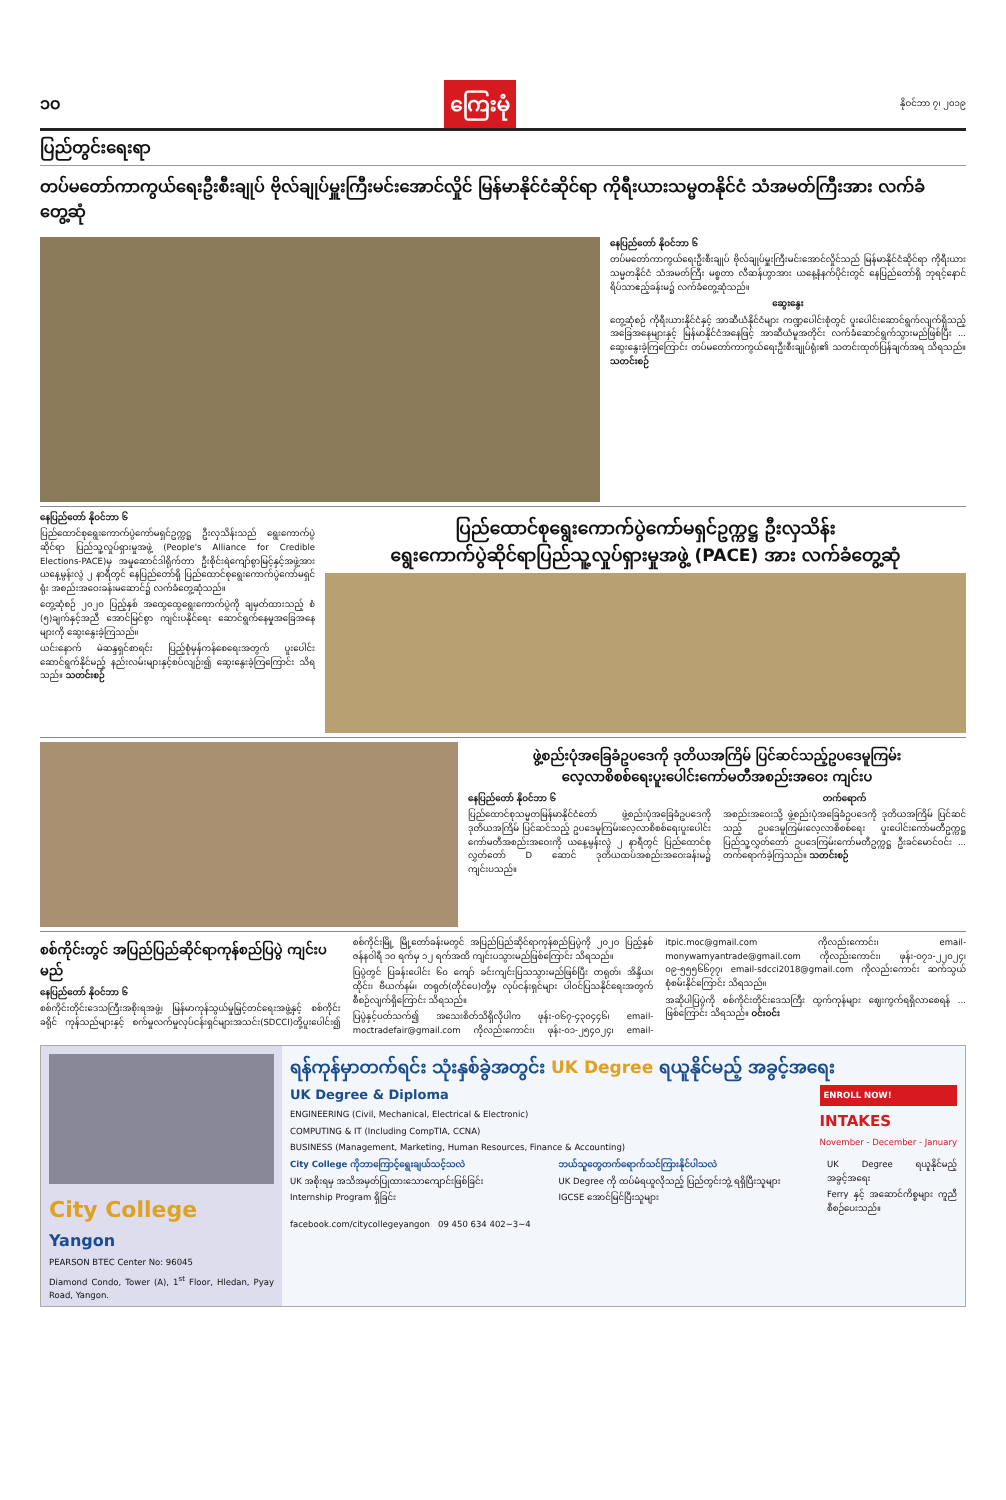၁၀ ကြေးမုံ နိုဝင်ဘာ ၇၊ ၂၀၁၉
ပြည်တွင်းရေးရာ
တပ်မတော်ကာကွယ်ရေးဦးစီးချုပ် ဗိုလ်ချုပ်မှူးကြီးမင်းအောင်လှိုင် မြန်မာနိုင်ငံဆိုင်ရာ ကိုရီးယားသမ္မတနိုင်ငံ သံအမတ်ကြီးအား လက်ခံတွေ့ဆုံ
နေပြည်တော် နိုဝင်ဘာ ၆
တပ်မတော်ကာကွယ်ရေးဦးစီးချုပ် ဗိုလ်ချုပ်မှူးကြီးမင်းအောင်လှိုင်သည် မြန်မာနိုင်ငံဆိုင်ရာ ကိုရီးယားသမ္မတနိုင်ငံ သံအမတ်ကြီး မစ္စတာ လီဆန်ဟွာအား ယနေ့နံနက်ပိုင်းတွင် နေပြည်တော်ရှိ ဘုရင့်နောင်ရိပ်သာဧည့်ခန်းမ၌ လက်ခံတွေ့ဆုံသည်။
ဆွေးနွေး
တွေ့ဆုံစဉ် ကိုရီးယားနိုင်ငံနှင့် အာဆီယံနိုင်ငံများ ကဏ္ဍပေါင်းစုံတွင် ပူးပေါင်းဆောင်ရွက်လျက်ရှိသည့် အခြေအနေများနှင့် မြန်မာနိုင်ငံအနေဖြင့် အာဆီယံမူအတိုင်း လက်ခံဆောင်ရွက်သွားမည်ဖြစ်ပြီး ... ဆွေးနွေးခဲ့ကြကြောင်း တပ်မတော်ကာကွယ်ရေးဦးစီးချုပ်ရုံး၏ သတင်းထုတ်ပြန်ချက်အရ သိရသည်။ သတင်းစဉ်
နေပြည်တော် နိုဝင်ဘာ ၆
ပြည်ထောင်စုရွေးကောက်ပွဲကော်မရှင်ဥက္ကဋ္ဌ ဦးလှသိန်းသည် ရွေးကောက်ပွဲဆိုင်ရာ ပြည်သူ့လှုပ်ရှားမှုအဖွဲ့ (People's Alliance for Credible Elections-PACE)မှ အမှုဆောင်ဒါရိုက်တာ ဦးစိုင်းရဲကျော်စွာမြင့်နှင့်အဖွဲ့အား ယနေ့မွန်းလွဲ ၂ နာရီတွင် နေပြည်တော်ရှိ ပြည်ထောင်စုရွေးကောက်ပွဲကော်မရှင်ရုံး အစည်းအဝေးခန်းမဆောင်၌ လက်ခံတွေ့ဆုံသည်။
တွေ့ဆုံစဉ် ၂၀၂၀ ပြည့်နှစ် အထွေထွေရွေးကောက်ပွဲကို ချမှတ်ထားသည့် စံ (၅)ချက်နှင့်အညီ အောင်မြင်စွာ ကျင်းပနိုင်ရေး ဆောင်ရွက်နေမှုအခြေအနေများကို ဆွေးနွေးခဲ့ကြသည်။
ယင်းနောက် မဲဆန္ဒရှင်စာရင်း ပြည့်စုံမှန်ကန်စေရေးအတွက် ပူးပေါင်းဆောင်ရွက်နိုင်မည့် နည်းလမ်းများနှင့်စပ်လျဉ်း၍ ဆွေးနွေးခဲ့ကြကြောင်း သိရသည်။ သတင်းစဉ်
ပြည်ထောင်စုရွေးကောက်ပွဲကော်မရှင်ဥက္ကဋ္ဌ ဦးလှသိန်း
ရွေးကောက်ပွဲဆိုင်ရာပြည်သူ့လှုပ်ရှားမှုအဖွဲ့ (PACE) အား လက်ခံတွေ့ဆုံ
ဖွဲ့စည်းပုံအခြေခံဥပဒေကို ဒုတိယအကြိမ် ပြင်ဆင်သည့်ဥပဒေမူကြမ်း
လေ့လာစိစစ်ရေးပူးပေါင်းကော်မတီအစည်းအဝေး ကျင်းပ
နေပြည်တော် နိုဝင်ဘာ ၆
ပြည်ထောင်စုသမ္မတမြန်မာနိုင်ငံတော် ဖွဲ့စည်းပုံအခြေခံဥပဒေကို ဒုတိယအကြိမ် ပြင်ဆင်သည့် ဥပဒေမူကြမ်းလေ့လာစိစစ်ရေးပူးပေါင်းကော်မတီအစည်းအဝေးကို ယနေ့မွန်းလွဲ ၂ နာရီတွင် ပြည်ထောင်စုလွှတ်တော် D ဆောင် ဒုတိယထပ်အစည်းအဝေးခန်းမ၌ ကျင်းပသည်။
တက်ရောက်
အစည်းအဝေးသို့ ဖွဲ့စည်းပုံအခြေခံဥပဒေကို ဒုတိယအကြိမ် ပြင်ဆင်သည့် ဥပဒေမူကြမ်းလေ့လာစိစစ်ရေး ပူးပေါင်းကော်မတီဥက္ကဋ္ဌ ပြည်သူ့လွှတ်တော် ဥပဒေကြမ်းကော်မတီဥက္ကဋ္ဌ ဦးခင်မောင်ဝင်း ... တက်ရောက်ခဲ့ကြသည်။ သတင်းစဉ်
စစ်ကိုင်းတွင် အပြည်ပြည်ဆိုင်ရာကုန်စည်ပြပွဲ ကျင်းပမည်
နေပြည်တော် နိုဝင်ဘာ ၆
စစ်ကိုင်းတိုင်းဒေသကြီးအစိုးရအဖွဲ့၊ မြန်မာကုန်သွယ်မှုမြှင့်တင်ရေးအဖွဲ့နှင့် စစ်ကိုင်းခရိုင် ကုန်သည်များနှင့် စက်မှုလက်မှုလုပ်ငန်းရှင်များအသင်း(SDCCI)တို့ပူးပေါင်း၍ စစ်ကိုင်းမြို့ မြို့တော်ခန်းမတွင် အပြည်ပြည်ဆိုင်ရာကုန်စည်ပြပွဲကို ၂၀၂၀ ပြည့်နှစ် ဇန်နဝါရီ ၁၀ ရက်မှ ၁၂ ရက်အထိ ကျင်းပသွားမည်ဖြစ်ကြောင်း သိရသည်။
ပြပွဲတွင် ပြခန်းပေါင်း ၆၀ ကျော် ခင်းကျင်းပြသသွားမည်ဖြစ်ပြီး တရုတ်၊ အိန္ဒိယ၊ ထိုင်း၊ ဗီယက်နမ်၊ တရုတ်(တိုင်ပေ)တို့မှ လုပ်ငန်းရှင်များ ပါဝင်ပြသနိုင်ရေးအတွက် စီစဉ်လျက်ရှိကြောင်း သိရသည်။
ပြပွဲနှင့်ပတ်သက်၍ အသေးစိတ်သိရှိလိုပါက ဖုန်း-၀၆၇-၄၃၀၄၄၆၊ email-moctradefair@gmail.com ကိုလည်းကောင်း၊ ဖုန်း-၀၁-၂၅၄၀၂၄၊ email-itpic.moc@gmail.com ကိုလည်းကောင်း၊ email-monywamyantrade@gmail.com ကိုလည်းကောင်း၊ ဖုန်း-၀၇၁-၂၂၀၂၄၊ ၀၉-၅၅၅၆၆၇၇၊ email-sdcci2018@gmail.com ကိုလည်းကောင်း ဆက်သွယ်စုံစမ်းနိုင်ကြောင်း သိရသည်။
အဆိုပါပြပွဲကို စစ်ကိုင်းတိုင်းဒေသကြီး ထွက်ကုန်များ ဈေးကွက်ရရှိလာစေရန် ... ဖြစ်ကြောင်း သိရသည်။ ဝင်းဝင်း
City College
Yangon
PEARSON BTEC Center No: 96045
Diamond Condo, Tower (A), 1<sup>st</sup> Floor, Hledan, Pyay Road, Yangon.
ရန်ကုန်မှာတက်ရင်း သုံးနှစ်ခွဲအတွင်း UK Degree ရယူနိုင်မည့် အခွင့်အရေး
UK Degree & Diploma
ENGINEERING (Civil, Mechanical, Electrical & Electronic)
COMPUTING & IT (Including CompTIA, CCNA)
BUSINESS (Management, Marketing, Human Resources, Finance & Accounting)
ENROLL NOW!
INTAKES
November - December - January
City College ကိုဘာကြောင့်ရွေးချယ်သင့်သလဲ
UK အစိုးရမှ အသိအမှတ်ပြုထားသောကျောင်းဖြစ်ခြင်း
Internship Program ရှိခြင်း
ဘယ်သူတွေတက်ရောက်သင်ကြားနိုင်ပါသလဲ
UK Degree ကို ထပ်မံရယူလိုသည့် ပြည်တွင်းဘွဲ့ ရရှိပြီးသူများ
IGCSE အောင်မြင်ပြီးသူများ
UK Degree ရယူနိုင်မည့် အခွင့်အရေး
Ferry နှင့် အဆောင်ကိစ္စများ ကူညီစီစဉ်ပေးသည်။
facebook.com/citycollegeyangon 09 450 634 402~3~4